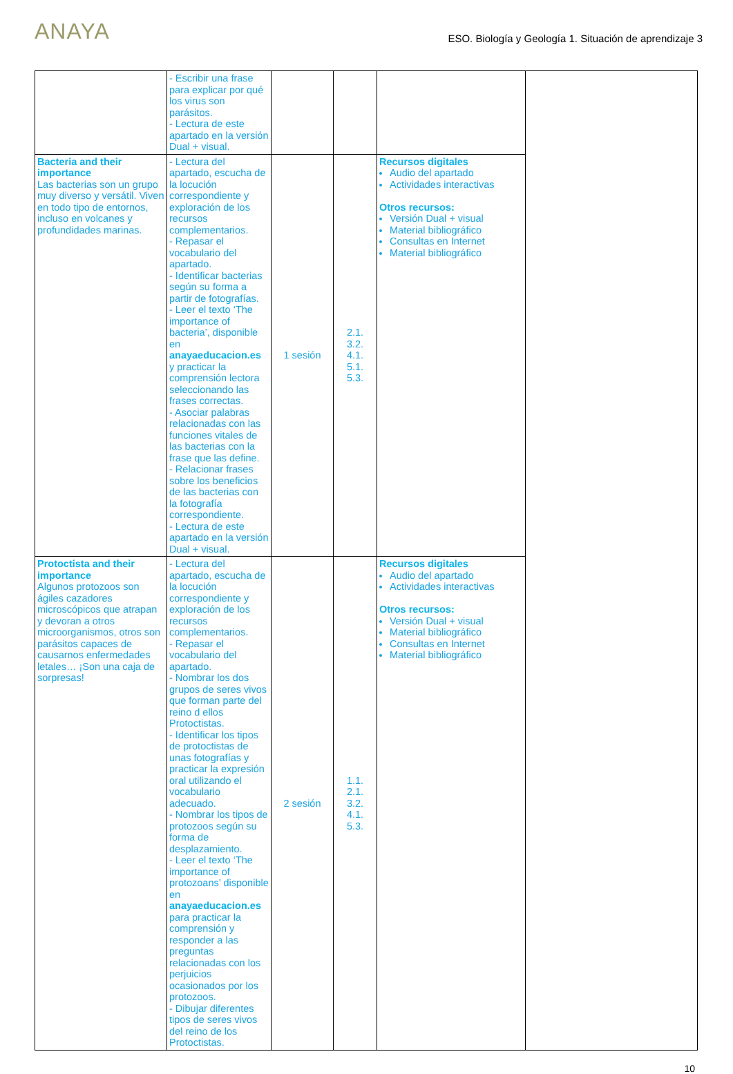ANAYA
ESO. Biología y Geología 1. Situación de aprendizaje 3
| | - Escribir una frase para explicar por qué los virus son parásitos. - Lectura de este apartado en la versión Dual + visual. | | | | |
| Bacteria and their importance Las bacterias son un grupo muy diverso y versátil. Viven en todo tipo de entornos, incluso en volcanes y profundidades marinas. | - Lectura del apartado, escucha de la locución correspondiente y exploración de los recursos complementarios. - Repasar el vocabulario del apartado. - Identificar bacterias según su forma a partir de fotografías. - Leer el texto ‘The importance of bacteria’, disponible en anayaeducacion.es y practicar la comprensión lectora seleccionando las frases correctas. - Asociar palabras relacionadas con las funciones vitales de las bacterias con la frase que las define. - Relacionar frases sobre los beneficios de las bacterias con la fotografía correspondiente. - Lectura de este apartado en la versión Dual + visual. | 1 sesión | 2.1. 3.2. 4.1. 5.1. 5.3. | Recursos digitales Audio del apartado Actividades interactivas Otros recursos: Versión Dual + visual Material bibliográfico Consultas en Internet Material bibliográfico | |
| Protoctista and their importance Algunos protozoos son ágiles cazadores microscópicos que atrapan y devoran a otros microorganismos, otros son parásitos capaces de causarnos enfermedades letales… ¡Son una caja de sorpresas! | - Lectura del apartado, escucha de la locución correspondiente y exploración de los recursos complementarios. - Repasar el vocabulario del apartado. - Nombrar los dos grupos de seres vivos que forman parte del reino d ellos Protoctistas. - Identificar los tipos de protoctistas de unas fotografías y practicar la expresión oral utilizando el vocabulario adecuado. - Nombrar los tipos de protozoos según su forma de desplazamiento. - Leer el texto ‘The importance of protozoans’ disponible en anayaeducacion.es para practicar la comprensión y responder a las preguntas relacionadas con los perjuicios ocasionados por los protozoos. - Dibujar diferentes tipos de seres vivos del reino de los Protoctistas. | 2 sesión | 1.1. 2.1. 3.2. 4.1. 5.3. | Recursos digitales Audio del apartado Actividades interactivas Otros recursos: Versión Dual + visual Material bibliográfico Consultas en Internet Material bibliográfico | |
10